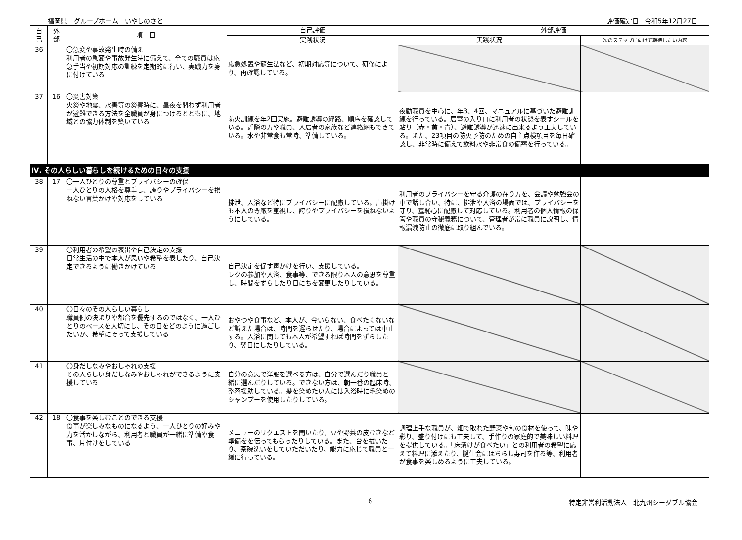福岡県　グループホーム　いやしのさと 評価確定日　令和5年12月27日
| 自 己 | 外 部 | 項 目 | 自己評価 | 外部評価 | |
| --- | --- | --- | --- | --- | --- |
| | | | 実践状況 | 実践状況 | 次のステップに向けて期待したい内容 |
| 36 | | 〇急変や事故発生時の備え 利用者の急変や事故発生時に備えて、全ての職員は応急手当や初期対応の訓練を定期的に行い、実践力を身に付けている | 応急処置や蘇生法など、初期対応等について、研修により、再確認している。 | | |
| 37 | 16 | 〇災害対策 火災や地震、水害等の災害時に、昼夜を問わず利用者が避難できる方法を全職員が身につけるとともに、地域との協力体制を築いている | 防火訓練を年2回実施。避難誘導の経路、順序を確認している。近隣の方や職員、入居者の家族など連絡網もできている。水や非常食も常時、準備している。 | 夜勤職員を中心に、年3、4回、マニュアルに基づいた避難訓練を行っている。居室の入り口に利用者の状態を表すシールを貼り（赤・黄・青）、避難誘導が迅速に出来るよう工夫している。また、23項目の防火予防のための自主点検項目を毎日確認し、非常時に備えて飲料水や非常食の備蓄を行っている。 | |
| Ⅳ. その人らしい暮らしを続けるための日々の支援 | | | | | |
| 38 | 17 | 〇一人ひとりの尊重とプライバシーの確保 一人ひとりの人格を尊重し、誇りやプライバシーを損ねない言葉かけや対応をしている | 排泄、入浴など特にプライバシーに配慮している。声掛けも本人の尊厳を重視し、誇りやプライバシーを損ねないようにしている。 | 利用者のプライバシーを守る介護の在り方を、会議や勉強会の中で話し合い、特に、排泄や入浴の場面では、プライバシーを守り、羞恥心に配慮して対応している。利用者の個人情報の保管や職員の守秘義務について、管理者が常に職員に説明し、情報漏洩防止の徹底に取り組んでいる。 | |
| 39 | | 〇利用者の希望の表出や自己決定の支援 日常生活の中で本人が思いや希望を表したり、自己決定できるように働きかけている | 自己決定を促す声かけを行い、支援している。 レクの参加や入浴、食事等、できる限り本人の意思を尊重し、時間をずらしたり日にちを変更したりしている。 | | |
| 40 | | 〇日々のその人らしい暮らし 職員側の決まりや都合を優先するのではなく、一人ひとりのペースを大切にし、その日をどのように過ごしたいか、希望にそって支援している | おやつや食事など、本人が、今いらない、食べたくないなど訴えた場合は、時間を遅らせたり、場合によっては中止する。入浴に関しても本人が希望すれば時間をずらしたり、翌日にしたりしている。 | | |
| 41 | | 〇身だしなみやおしゃれの支援 その人らしい身だしなみやおしゃれができるように支援している | 自分の意思で洋服を選べる方は、自分で選んだり職員と一緒に選んだりしている。できない方は、朝一番の起床時、整容援助している。髪を染めたい人には入浴時に毛染めのシャンプーを使用したりしている。 | | |
| 42 | 18 | 〇食事を楽しむことのできる支援 食事が楽しみなものになるよう、一人ひとりの好みや力を活かしながら、利用者と職員が一緒に準備や食事、片付けをしている | メニューのリクエストを聞いたり、豆や野菜の皮むきなど準備をを伝ってもらったりしている。また、台を拭いたり、茶碗洗いをしていただいたり、能力に応じて職員と一緒に行っている。 | 調理上手な職員が、畑で取れた野菜や旬の食材を使って、味や彩り、盛り付けにも工夫して、手作りの家庭的で美味しい料理を提供している。「床漬けが食べたい」との利用者の希望に応えて料理に添えたり、誕生会にはちらし寿司を作る等、利用者が食事を楽しめるように工夫している。 | |
6 特定非営利活動法人　北九州シーダブル協会